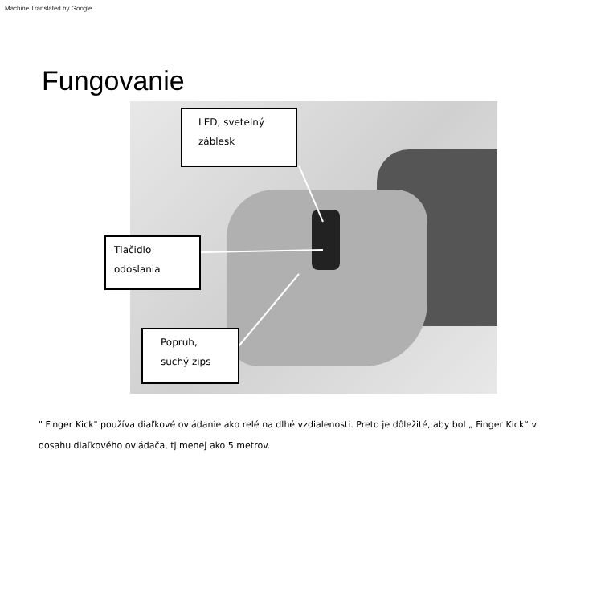Machine Translated by Google
Fungovanie
LED, svetelný
záblesk
Tlačidlo
odoslania
Popruh,
suchý zips
" Finger Kick" používa diaľkové ovládanie ako relé na dlhé vzdialenosti. Preto je dôležité, aby bol „ Finger Kick“ v dosahu diaľkového ovládača, tj menej ako 5 metrov.